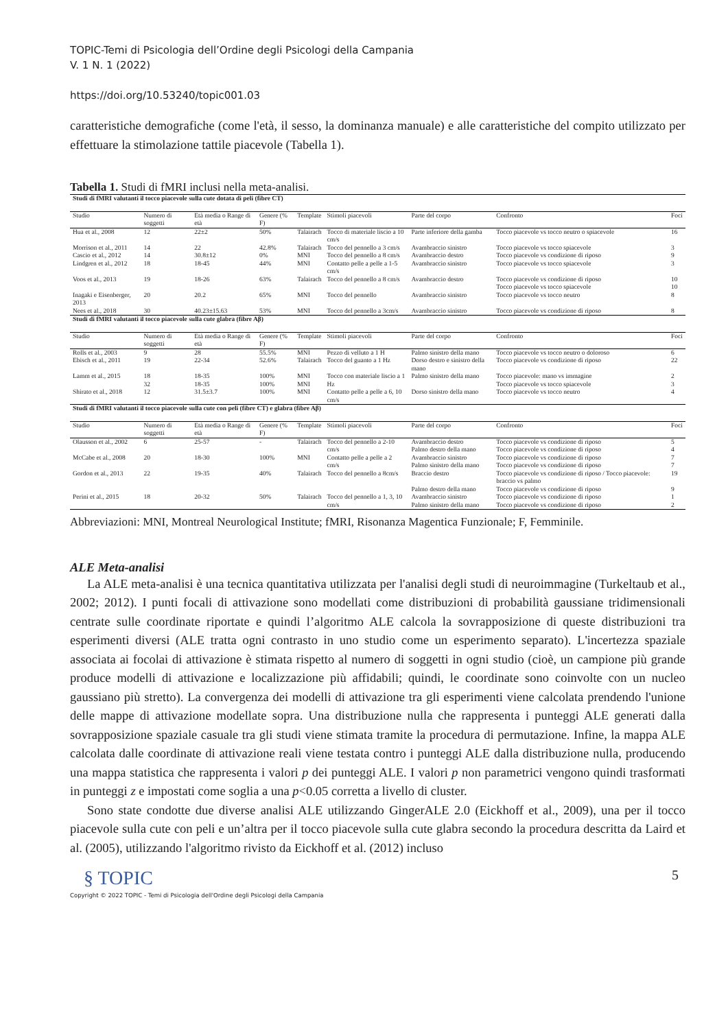TOPIC-Temi di Psicologia dell’Ordine degli Psicologi della Campania
V. 1 N. 1 (2022)
https://doi.org/10.53240/topic001.03
caratteristiche demografiche (come l'età, il sesso, la dominanza manuale) e alle caratteristiche del compito utilizzato per effettuare la stimolazione tattile piacevole (Tabella 1).
Tabella 1. Studi di fMRI inclusi nella meta-analisi.
| Studi di fMRI valutanti il tocco piacevole sulla cute dotata di peli (fibre CT) | | | | | | | | |
| Studio | Numero di soggetti | Età media o Range di età | Genere (% F) | Template | Stimoli piacevoli | Parte del corpo | Confronto | Foci |
| Hua et al., 2008 | 12 | 22±2 | 50% | Talairach | Tocco di materiale liscio a 10 cm/s | Parte inferiore della gamba | Tocco piacevole vs tocco neutro o spiacevole | 16 |
| Morrison et al., 2011 | 14 | 22 | 42.8% | Talairach | Tocco del pennello a 3 cm/s | Avambraccio sinistro | Tocco piacevole vs tocco spiacevole | 3 |
| Cascio et al., 2012 | 14 | 30.8±12 | 0% | MNI | Tocco del pennello a 8 cm/s | Avambraccio destro | Tocco piacevole vs condizione di riposo | 9 |
| Lindgren et al., 2012 | 18 | 18-45 | 44% | MNI | Contatto pelle a pelle a 1-5 cm/s | Avambraccio sinistro | Tocco piacevole vs tocco spiacevole | 3 |
| Voos et al., 2013 | 19 | 18-26 | 63% | Talairach | Tocco del pennello a 8 cm/s | Avambraccio destro | Tocco piacevole vs condizione di riposo Tocco piacevole vs tocco spiacevole | 10 10 |
| Inagaki e Eisenberger, 2013 | 20 | 20.2 | 65% | MNI | Tocco del pennello | Avambraccio sinistro | Tocco piacevole vs tocco neutro | 8 |
| Nees et al., 2018 | 30 | 40.23±15.63 | 53% | MNI | Tocco del pennello a 3cm/s | Avambraccio sinistro | Tocco piacevole vs condizione di riposo | 8 |
| Studi di fMRI valutanti il tocco piacevole sulla cute glabra (fibre Aβ) | | | | | | | | |
| Studio | Numero di soggetti | Età media o Range di età | Genere (% F) | Template | Stimoli piacevoli | Parte del corpo | Confronto | Foci |
| Rolls et al., 2003 | 9 | 28 | 55.5% | MNI | Pezzo di velluto a 1 H | Palmo sinistro della mano | Tocco piacevole vs tocco neutro o doloroso | 6 |
| Ebisch et al., 2011 | 19 | 22-34 | 52.6% | Talairach | Tocco del guanto a 1 Hz | Dorso destro e sinistro della mano | Tocco piacevole vs condizione di riposo | 22 |
| Lamm et al., 2015 | 18 32 | 18-35 18-35 | 100% 100% | MNI MNI | Tocco con materiale liscio a 1 Hz | Palmo sinistro della mano | Tocco piacevole: mano vs immagine Tocco piacevole vs tocco spiacevole | 2 3 |
| Shirato et al., 2018 | 12 | 31.5±3.7 | 100% | MNI | Contatto pelle a pelle a 6, 10 cm/s | Dorso sinistro della mano | Tocco piacevole vs tocco neutro | 4 |
| Studi di fMRI valutanti il tocco piacevole sulla cute con peli (fibre CT) e glabra (fibre Aβ) | | | | | | | | |
| Studio | Numero di soggetti | Età media o Range di età | Genere (% F) | Template | Stimoli piacevoli | Parte del corpo | Confronto | Foci |
| Olausson et al., 2002 | 6 | 25-57 | - | Talairach | Tocco del pennello a 2-10 cm/s | Avambraccio destro Palmo destro della mano | Tocco piacevole vs condizione di riposo Tocco piacevole vs condizione di riposo | 5 4 |
| McCabe et al., 2008 | 20 | 18-30 | 100% | MNI | Contatto pelle a pelle a 2 cm/s | Avambraccio sinistro Palmo sinistro della mano | Tocco piacevole vs condizione di riposo Tocco piacevole vs condizione di riposo | 7 7 |
| Gordon et al., 2013 | 22 | 19-35 | 40% | Talairach | Tocco del pennello a 8cm/s | Braccio destro Palmo destro della mano | Tocco piacevole vs condizione di riposo / Tocco piacevole: braccio vs palmo Tocco piacevole vs condizione di riposo | 19 9 |
| Perini et al., 2015 | 18 | 20-32 | 50% | Talairach | Tocco del pennello a 1, 3, 10 cm/s | Avambraccio sinistro Palmo sinistro della mano | Tocco piacevole vs condizione di riposo Tocco piacevole vs condizione di riposo | 1 2 |
Abbreviazioni: MNI, Montreal Neurological Institute; fMRI, Risonanza Magentica Funzionale; F, Femminile.
ALE Meta-analisi
La ALE meta-analisi è una tecnica quantitativa utilizzata per l'analisi degli studi di neuroimmagine (Turkeltaub et al., 2002; 2012). I punti focali di attivazione sono modellati come distribuzioni di probabilità gaussiane tridimensionali centrate sulle coordinate riportate e quindi l’algoritmo ALE calcola la sovrapposizione di queste distribuzioni tra esperimenti diversi (ALE tratta ogni contrasto in uno studio come un esperimento separato). L'incertezza spaziale associata ai focolai di attivazione è stimata rispetto al numero di soggetti in ogni studio (cioè, un campione più grande produce modelli di attivazione e localizzazione più affidabili; quindi, le coordinate sono coinvolte con un nucleo gaussiano più stretto). La convergenza dei modelli di attivazione tra gli esperimenti viene calcolata prendendo l'unione delle mappe di attivazione modellate sopra. Una distribuzione nulla che rappresenta i punteggi ALE generati dalla sovrapposizione spaziale casuale tra gli studi viene stimata tramite la procedura di permutazione. Infine, la mappa ALE calcolata dalle coordinate di attivazione reali viene testata contro i punteggi ALE dalla distribuzione nulla, producendo una mappa statistica che rappresenta i valori p dei punteggi ALE. I valori p non parametrici vengono quindi trasformati in punteggi z e impostati come soglia a una p<0.05 corretta a livello di cluster.
Sono state condotte due diverse analisi ALE utilizzando GingerALE 2.0 (Eickhoff et al., 2009), una per il tocco piacevole sulla cute con peli e un’altra per il tocco piacevole sulla cute glabra secondo la procedura descritta da Laird et al. (2005), utilizzando l'algoritmo rivisto da Eickhoff et al. (2012) incluso
§ TOPIC
Copyright © 2022 TOPIC - Temi di Psicologia dell'Ordine degli Psicologi della Campania
5